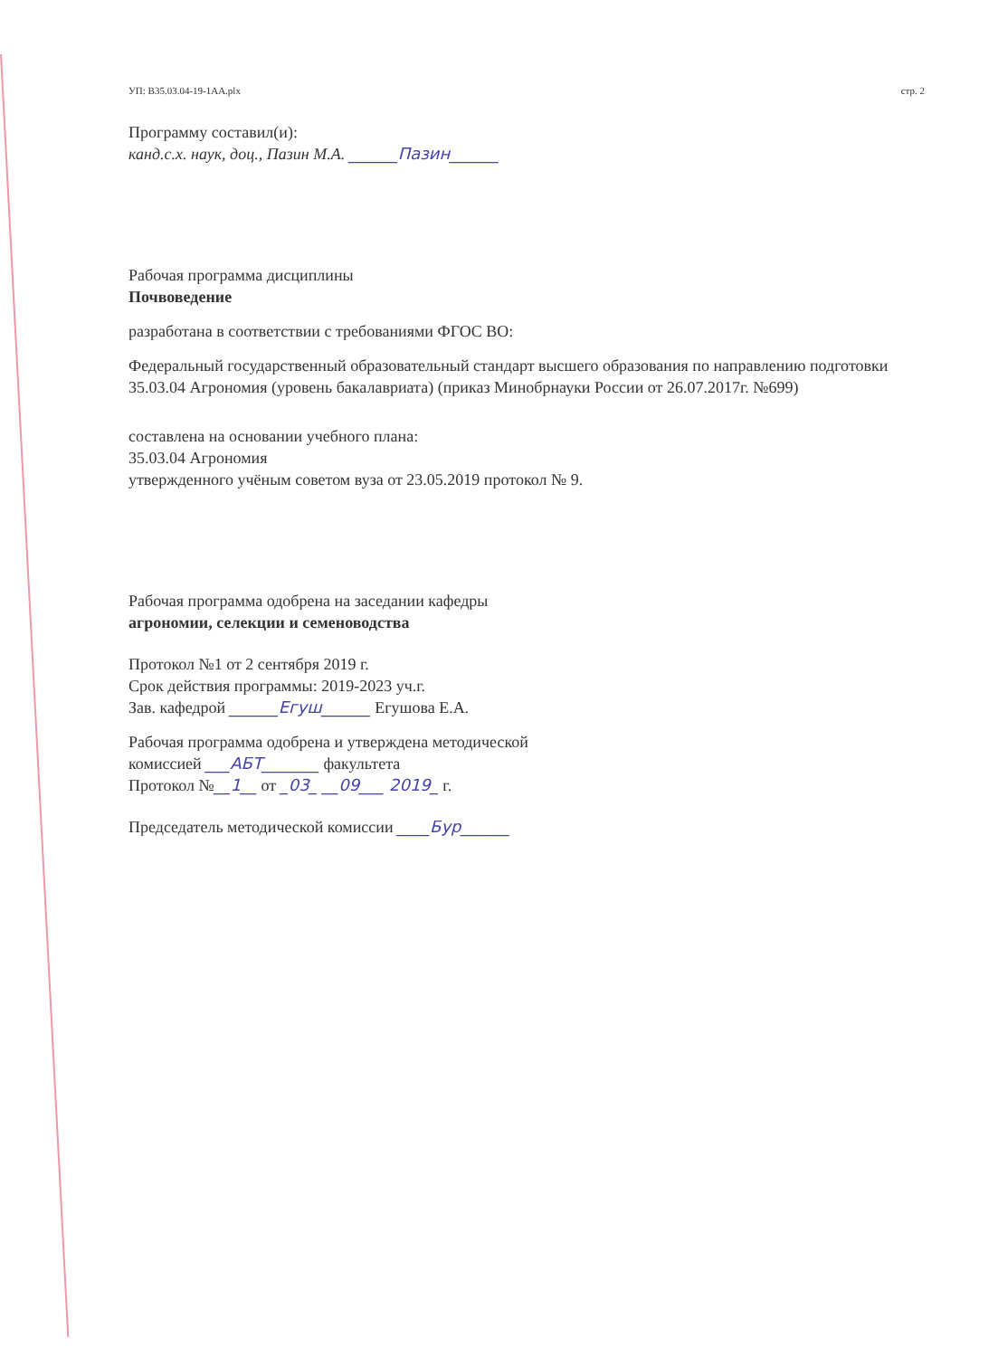УП: B35.03.04-19-1АА.plx стр. 2
Программу составил(и):
канд.с.х. наук, доц., Пазин М.А. ______Пазин______
Рабочая программа дисциплины
Почвоведение
разработана в соответствии с требованиями ФГОС ВО:
Федеральный государственный образовательный стандарт высшего образования по направлению подготовки 35.03.04 Агрономия (уровень бакалавриата) (приказ Минобрнауки России от 26.07.2017г. №699)
составлена на основании учебного плана:
35.03.04 Агрономия
утвержденного учёным советом вуза от 23.05.2019 протокол № 9.
Рабочая программа одобрена на заседании кафедры
агрономии, селекции и семеноводства
Протокол №1 от 2 сентября 2019 г.
Срок действия программы: 2019-2023 уч.г.
Зав. кафедрой ______Егуш______ Егушова Е.А.
Рабочая программа одобрена и утверждена методической
комиссией ___АБТ_______ факультета
Протокол №__1__ от _03_ __09___ 2019_ г.
Председатель методической комиссии ____Бур______